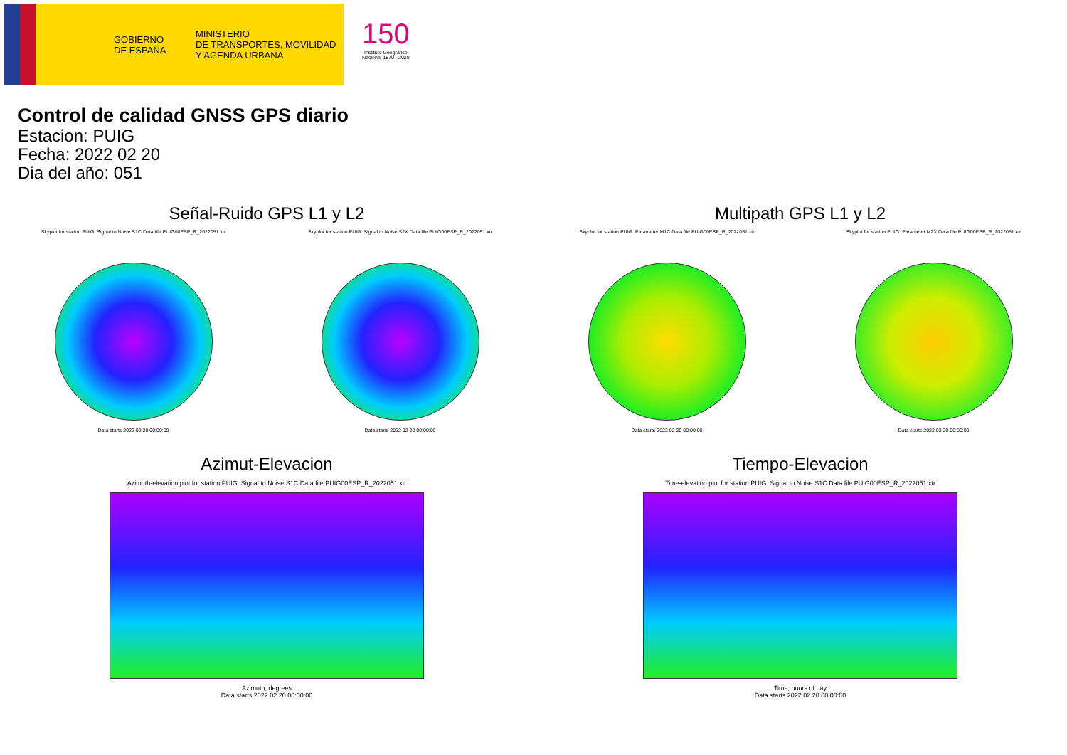GOBIERNO
DE ESPAÑA
MINISTERIO
DE TRANSPORTES, MOVILIDAD
Y AGENDA URBANA
150
Instituto Geográfico
Nacional 1870 - 2020
Control de calidad GNSS GPS diario
Estacion: PUIG
Fecha: 2022 02 20
Dia del año: 051
Señal-Ruido GPS L1 y L2
Skyplot for station PUIG. Signal to Noise S1C Data file PUIG00ESP_R_2022051.xtr
Data starts 2022 02 20 00:00:00
Skyplot for station PUIG. Signal to Noise S2X Data file PUIG00ESP_R_2022051.xtr
Data starts 2022 02 20 00:00:00
Multipath GPS L1 y L2
Skyplot for station PUIG. Parameter M1C Data file PUIG00ESP_R_2022051.xtr
Data starts 2022 02 20 00:00:00
Skyplot for station PUIG. Parameter M2X Data file PUIG00ESP_R_2022051.xtr
Data starts 2022 02 20 00:00:00
Azimut-Elevacion
Azimuth-elevation plot for station PUIG. Signal to Noise S1C Data file PUIG00ESP_R_2022051.xtr
Azimuth, degrees
Data starts 2022 02 20 00:00:00
Tiempo-Elevacion
Time-elevation plot for station PUIG. Signal to Noise S1C Data file PUIG00ESP_R_2022051.xtr
Time, hours of day
Data starts 2022 02 20 00:00:00